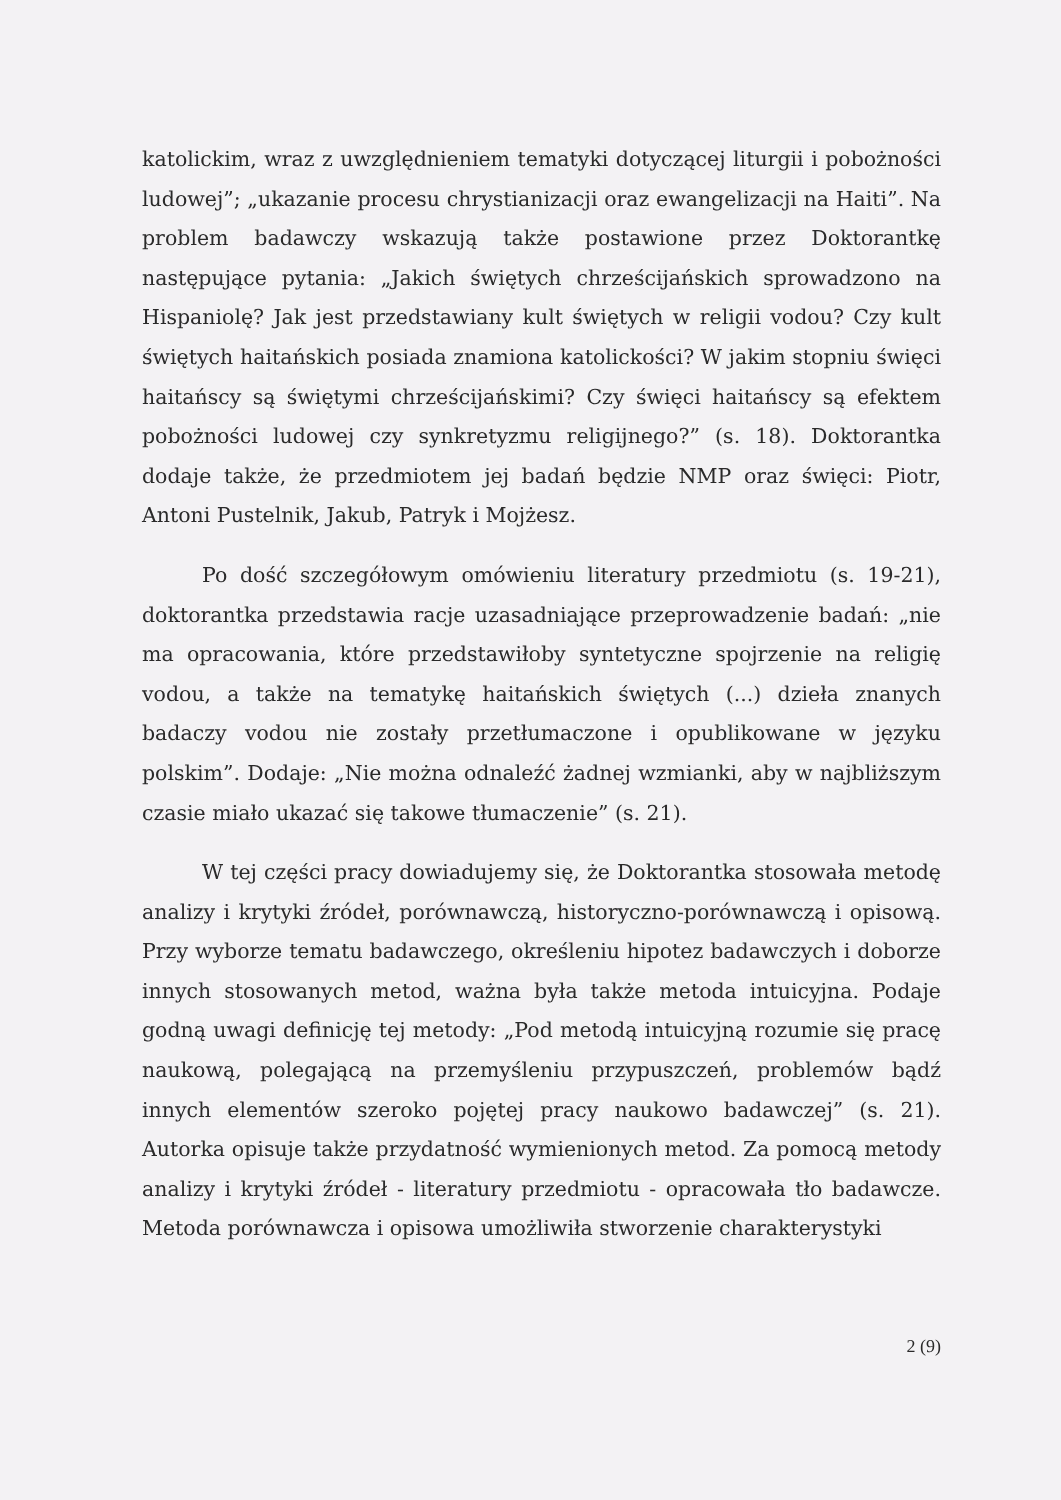katolickim, wraz z uwzględnieniem tematyki dotyczącej liturgii i pobożności ludowej”; „ukazanie procesu chrystianizacji oraz ewangelizacji na Haiti”. Na problem badawczy wskazują także postawione przez Doktorantkę następujące pytania: „Jakich świętych chrześcijańskich sprowadzono na Hispaniolę? Jak jest przedstawiany kult świętych w religii vodou? Czy kult świętych haitańskich posiada znamiona katolickości? W jakim stopniu święci haitańscy są świętymi chrześcijańskimi? Czy święci haitańscy są efektem pobożności ludowej czy synkretyzmu religijnego?” (s. 18). Doktorantka dodaje także, że przedmiotem jej badań będzie NMP oraz święci: Piotr, Antoni Pustelnik, Jakub, Patryk i Mojżesz.
Po dość szczegółowym omówieniu literatury przedmiotu (s. 19-21), doktorantka przedstawia racje uzasadniające przeprowadzenie badań: „nie ma opracowania, które przedstawiłoby syntetyczne spojrzenie na religię vodou, a także na tematykę haitańskich świętych (...) dzieła znanych badaczy vodou nie zostały przetłumaczone i opublikowane w języku polskim”. Dodaje: „Nie można odnaleźć żadnej wzmianki, aby w najbliższym czasie miało ukazać się takowe tłumaczenie” (s. 21).
W tej części pracy dowiadujemy się, że Doktorantka stosowała metodę analizy i krytyki źródeł, porównawczą, historyczno-porównawczą i opisową. Przy wyborze tematu badawczego, określeniu hipotez badawczych i doborze innych stosowanych metod, ważna była także metoda intuicyjna. Podaje godną uwagi definicję tej metody: „Pod metodą intuicyjną rozumie się pracę naukową, polegającą na przemyśleniu przypuszczeń, problemów bądź innych elementów szeroko pojętej pracy naukowo badawczej” (s. 21). Autorka opisuje także przydatność wymienionych metod. Za pomocą metody analizy i krytyki źródeł - literatury przedmiotu - opracowała tło badawcze. Metoda porównawcza i opisowa umożliwiła stworzenie charakterystyki
2 (9)